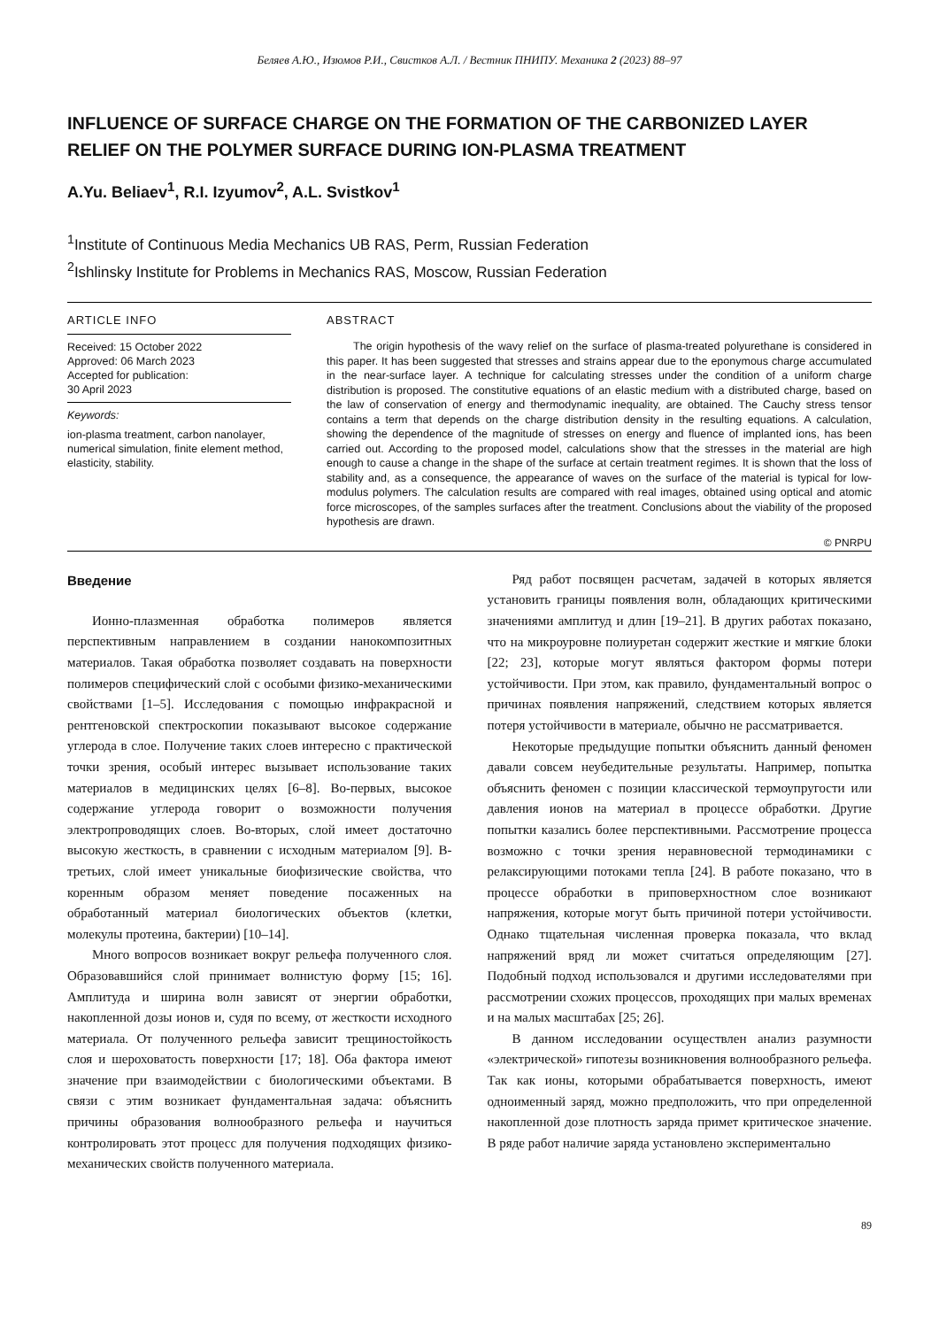Беляев А.Ю., Изюмов Р.И., Свистков А.Л. / Вестник ПНИПУ. Механика 2 (2023) 88–97
INFLUENCE OF SURFACE CHARGE ON THE FORMATION OF THE CARBONIZED LAYER RELIEF ON THE POLYMER SURFACE DURING ION-PLASMA TREATMENT
A.Yu. Beliaev<sup>1</sup>, R.I. Izyumov<sup>2</sup>, A.L. Svistkov<sup>1</sup>
<sup>1</sup> Institute of Continuous Media Mechanics UB RAS, Perm, Russian Federation
<sup>2</sup> Ishlinsky Institute for Problems in Mechanics RAS, Moscow, Russian Federation
ARTICLE INFO
Received: 15 October 2022
Approved: 06 March 2023
Accepted for publication:
30 April 2023
Keywords:
ion-plasma treatment, carbon nanolayer, numerical simulation, finite element method, elasticity, stability.
ABSTRACT
The origin hypothesis of the wavy relief on the surface of plasma-treated polyurethane is considered in this paper. It has been suggested that stresses and strains appear due to the eponymous charge accumulated in the near-surface layer. A technique for calculating stresses under the condition of a uniform charge distribution is proposed. The constitutive equations of an elastic medium with a distributed charge, based on the law of conservation of energy and thermodynamic inequality, are obtained. The Cauchy stress tensor contains a term that depends on the charge distribution density in the resulting equations. A calculation, showing the dependence of the magnitude of stresses on energy and fluence of implanted ions, has been carried out. According to the proposed model, calculations show that the stresses in the material are high enough to cause a change in the shape of the surface at certain treatment regimes. It is shown that the loss of stability and, as a consequence, the appearance of waves on the surface of the material is typical for low-modulus polymers. The calculation results are compared with real images, obtained using optical and atomic force microscopes, of the samples surfaces after the treatment. Conclusions about the viability of the proposed hypothesis are drawn.
© PNRPU
Введение
Ионно-плазменная обработка полимеров является перспективным направлением в создании нанокомпозитных материалов. Такая обработка позволяет создавать на поверхности полимеров специфический слой с особыми физико-механическими свойствами [1–5]. Исследования с помощью инфракрасной и рентгеновской спектроскопии показывают высокое содержание углерода в слое. Получение таких слоев интересно с практической точки зрения, особый интерес вызывает использование таких материалов в медицинских целях [6–8]. Во-первых, высокое содержание углерода говорит о возможности получения электропроводящих слоев. Во-вторых, слой имеет достаточно высокую жесткость, в сравнении с исходным материалом [9]. В-третьих, слой имеет уникальные биофизические свойства, что коренным образом меняет поведение посаженных на обработанный материал биологических объектов (клетки, молекулы протеина, бактерии) [10–14].
Много вопросов возникает вокруг рельефа полученного слоя. Образовавшийся слой принимает волнистую форму [15; 16]. Амплитуда и ширина волн зависят от энергии обработки, накопленной дозы ионов и, судя по всему, от жесткости исходного материала. От полученного рельефа зависит трещиностойкость слоя и шероховатость поверхности [17; 18]. Оба фактора имеют значение при взаимодействии с биологическими объектами. В связи с этим возникает фундаментальная задача: объяснить причины образования волнообразного рельефа и научиться контролировать этот процесс для получения подходящих физико-механических свойств полученного материала.
Ряд работ посвящен расчетам, задачей в которых является установить границы появления волн, обладающих критическими значениями амплитуд и длин [19–21]. В других работах показано, что на микроуровне полиуретан содержит жесткие и мягкие блоки [22; 23], которые могут являться фактором формы потери устойчивости. При этом, как правило, фундаментальный вопрос о причинах появления напряжений, следствием которых является потеря устойчивости в материале, обычно не рассматривается.
Некоторые предыдущие попытки объяснить данный феномен давали совсем неубедительные результаты. Например, попытка объяснить феномен с позиции классической термоупругости или давления ионов на материал в процессе обработки. Другие попытки казались более перспективными. Рассмотрение процесса возможно с точки зрения неравновесной термодинамики с релаксирующими потоками тепла [24]. В работе показано, что в процессе обработки в приповерхностном слое возникают напряжения, которые могут быть причиной потери устойчивости. Однако тщательная численная проверка показала, что вклад напряжений вряд ли может считаться определяющим [27]. Подобный подход использовался и другими исследователями при рассмотрении схожих процессов, проходящих при малых временах и на малых масштабах [25; 26].
В данном исследовании осуществлен анализ разумности «электрической» гипотезы возникновения волнообразного рельефа. Так как ионы, которыми обрабатывается поверхность, имеют одноименный заряд, можно предположить, что при определенной накопленной дозе плотность заряда примет критическое значение. В ряде работ наличие заряда установлено экспериментально
89